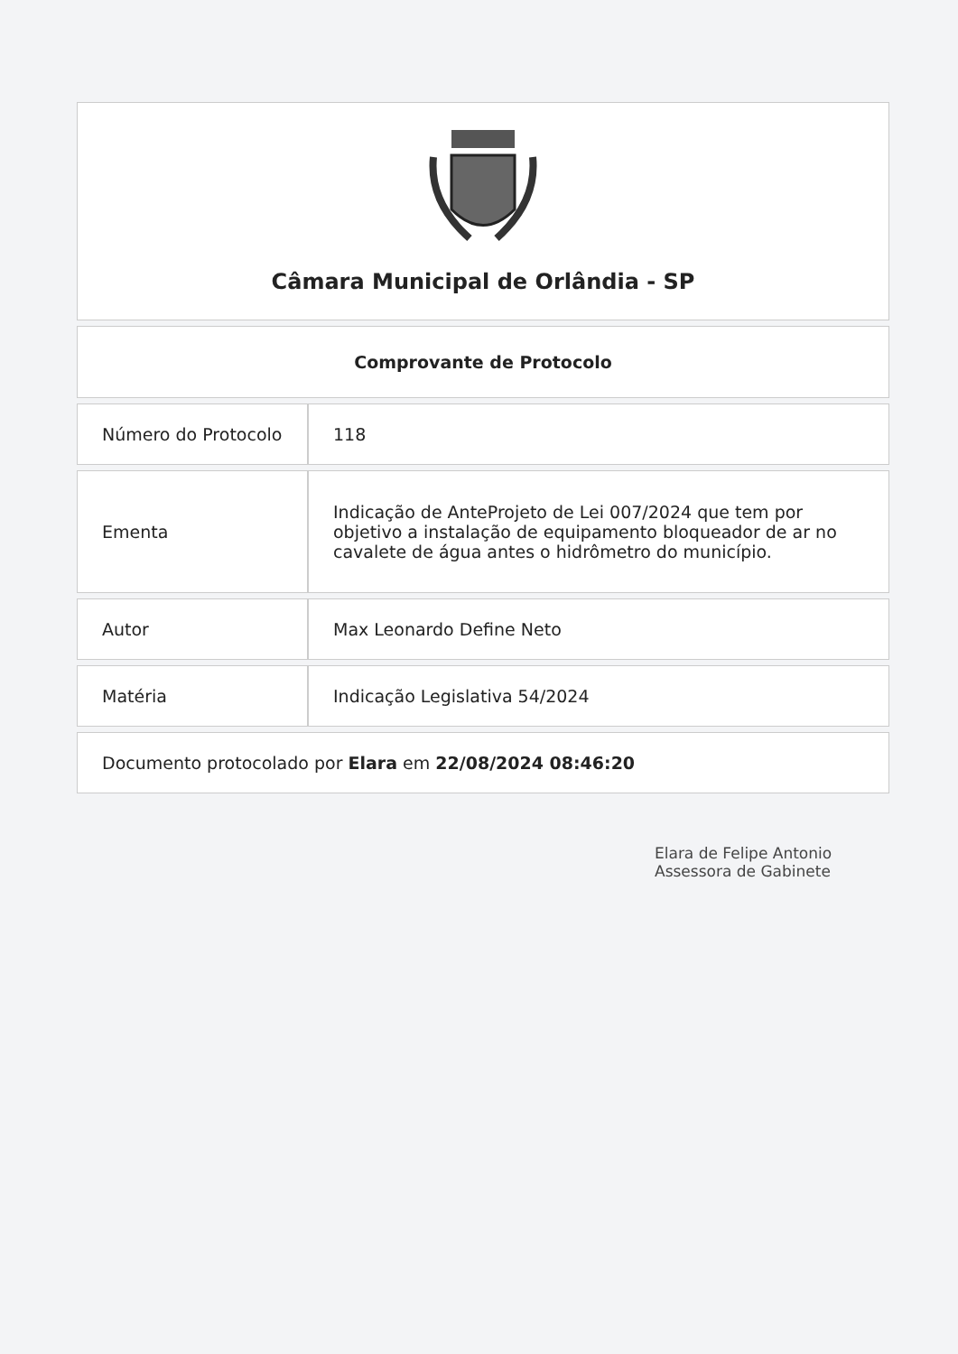Câmara Municipal de Orlândia - SP
Comprovante de Protocolo
| Número do Protocolo | 118 |
| Ementa | Indicação de AnteProjeto de Lei 007/2024 que tem por objetivo a instalação de equipamento bloqueador de ar no cavalete de água antes o hidrômetro do município. |
| Autor | Max Leonardo Define Neto |
| Matéria | Indicação Legislativa 54/2024 |
Documento protocolado por Elara em 22/08/2024 08:46:20
Elara de Felipe Antonio
Assessora de Gabinete